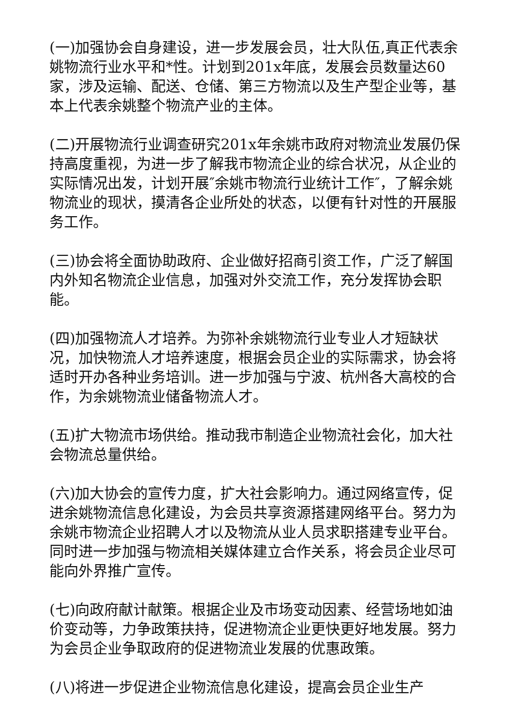(一)加强协会自身建设，进一步发展会员，壮大队伍,真正代表余姚物流行业水平和*性。计划到201x年底，发展会员数量达60家，涉及运输、配送、仓储、第三方物流以及生产型企业等，基本上代表余姚整个物流产业的主体。
(二)开展物流行业调查研究201x年余姚市政府对物流业发展仍保持高度重视，为进一步了解我市物流企业的综合状况，从企业的实际情况出发，计划开展″余姚市物流行业统计工作″，了解余姚物流业的现状，摸清各企业所处的状态，以便有针对性的开展服务工作。
(三)协会将全面协助政府、企业做好招商引资工作，广泛了解国内外知名物流企业信息，加强对外交流工作，充分发挥协会职能。
(四)加强物流人才培养。为弥补余姚物流行业专业人才短缺状况，加快物流人才培养速度，根据会员企业的实际需求，协会将适时开办各种业务培训。进一步加强与宁波、杭州各大高校的合作，为余姚物流业储备物流人才。
(五)扩大物流市场供给。推动我市制造企业物流社会化，加大社会物流总量供给。
(六)加大协会的宣传力度，扩大社会影响力。通过网络宣传，促进余姚物流信息化建设，为会员共享资源搭建网络平台。努力为余姚市物流企业招聘人才以及物流从业人员求职搭建专业平台。同时进一步加强与物流相关媒体建立合作关系，将会员企业尽可能向外界推广宣传。
(七)向政府献计献策。根据企业及市场变动因素、经营场地如油价变动等，力争政策扶持，促进物流企业更快更好地发展。努力为会员企业争取政府的促进物流业发展的优惠政策。
(八)将进一步促进企业物流信息化建设，提高会员企业生产